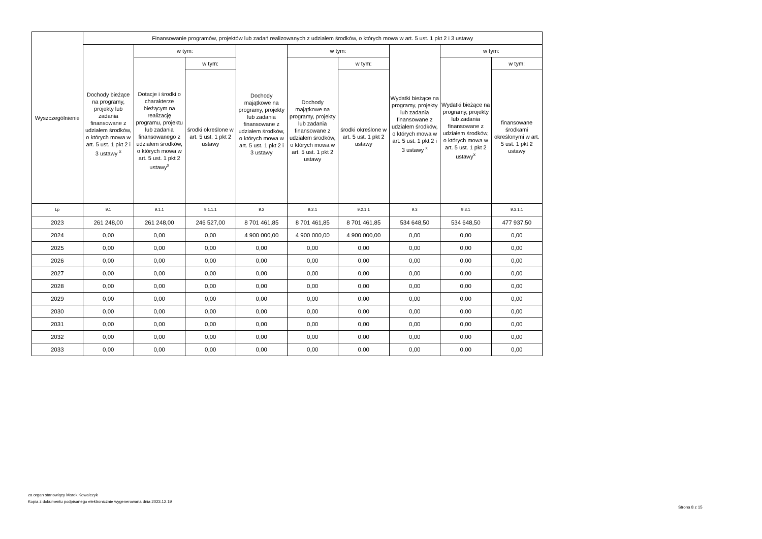| Wyszczególnienie | Finansowanie programów, projektów lub zadań realizowanych z udziałem środków, o których mowa w art. 5 ust. 1 pkt 2 i 3 ustawy | | | | | | | | |
| --- | --- | --- | --- | --- | --- | --- | --- | --- | --- |
| | Dochody bieżące na programy, projekty lub zadania finansowane z udziałem środków, o których mowa w art. 5 ust. 1 pkt 2 i 3 ustawy <sup>x</sup> | w tym: | | Dochody majątkowe na programy, projekty lub zadania finansowane z udziałem środków, o których mowa w art. 5 ust. 1 pkt 2 i 3 ustawy | w tym: | | Wydatki bieżące na programy, projekty lub zadania finansowane z udziałem środków, o których mowa w art. 5 ust. 1 pkt 2 i 3 ustawy <sup>x</sup> | w tym: | |
| | | Dotacje i środki o charakterze bieżącym na realizację programu, projektu lub zadania finansowanego z udziałem środków, o których mowa w art. 5 ust. 1 pkt 2 ustawy<sup>x</sup> | w tym: | | Dochody majątkowe na programy, projekty lub zadania finansowane z udziałem środków, o których mowa w art. 5 ust. 1 pkt 2 ustawy | w tym: | | Wydatki bieżące na programy, projekty lub zadania finansowane z udziałem środków, o których mowa w art. 5 ust. 1 pkt 2 ustawy<sup>x</sup> | w tym: |
| | | | środki określone w art. 5 ust. 1 pkt 2 ustawy | | | środki określone w art. 5 ust. 1 pkt 2 ustawy | | | finansowane środkami określonymi w art. 5 ust. 1 pkt 2 ustawy |
| Lp | 9.1 | 9.1.1 | 9.1.1.1 | 9.2 | 9.2.1 | 9.2.1.1 | 9.3 | 9.3.1 | 9.3.1.1 |
| 2023 | 261 248,00 | 261 248,00 | 246 527,00 | 8 701 461,85 | 8 701 461,85 | 8 701 461,85 | 534 648,50 | 534 648,50 | 477 937,50 |
| 2024 | 0,00 | 0,00 | 0,00 | 4 900 000,00 | 4 900 000,00 | 4 900 000,00 | 0,00 | 0,00 | 0,00 |
| 2025 | 0,00 | 0,00 | 0,00 | 0,00 | 0,00 | 0,00 | 0,00 | 0,00 | 0,00 |
| 2026 | 0,00 | 0,00 | 0,00 | 0,00 | 0,00 | 0,00 | 0,00 | 0,00 | 0,00 |
| 2027 | 0,00 | 0,00 | 0,00 | 0,00 | 0,00 | 0,00 | 0,00 | 0,00 | 0,00 |
| 2028 | 0,00 | 0,00 | 0,00 | 0,00 | 0,00 | 0,00 | 0,00 | 0,00 | 0,00 |
| 2029 | 0,00 | 0,00 | 0,00 | 0,00 | 0,00 | 0,00 | 0,00 | 0,00 | 0,00 |
| 2030 | 0,00 | 0,00 | 0,00 | 0,00 | 0,00 | 0,00 | 0,00 | 0,00 | 0,00 |
| 2031 | 0,00 | 0,00 | 0,00 | 0,00 | 0,00 | 0,00 | 0,00 | 0,00 | 0,00 |
| 2032 | 0,00 | 0,00 | 0,00 | 0,00 | 0,00 | 0,00 | 0,00 | 0,00 | 0,00 |
| 2033 | 0,00 | 0,00 | 0,00 | 0,00 | 0,00 | 0,00 | 0,00 | 0,00 | 0,00 |
za organ stanowiący Marek Kowalczyk
Kopia z dokumentu podpisanego elektronicznie wygenerowana dnia 2023.12.19
Strona 8 z 15